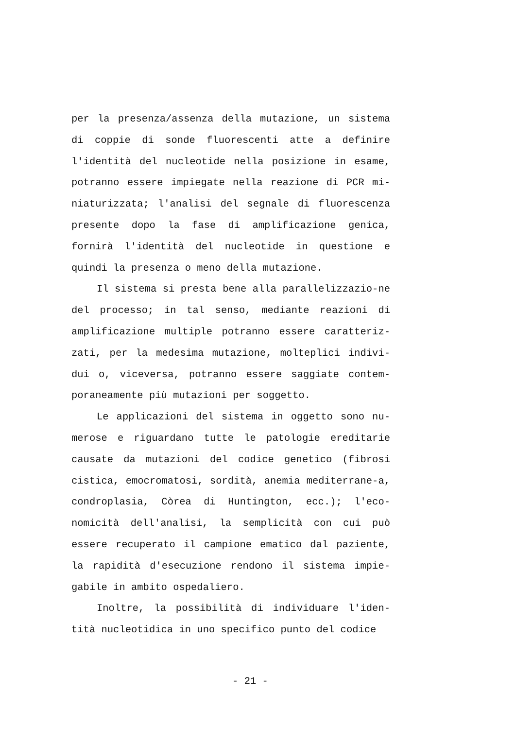per la presenza/assenza della mutazione, un sistema di coppie di sonde fluorescenti atte a definire l'identità del nucleotide nella posizione in esame, potranno essere impiegate nella reazione di PCR mi-niaturizzata; l'analisi del segnale di fluorescenza presente dopo la fase di amplificazione genica, fornirà l'identità del nucleotide in questione e quindi la presenza o meno della mutazione.
Il sistema si presta bene alla parallelizzazio-ne del processo; in tal senso, mediante reazioni di amplificazione multiple potranno essere caratteriz-zati, per la medesima mutazione, molteplici indivi-dui o, viceversa, potranno essere saggiate contem-poraneamente più mutazioni per soggetto.
Le applicazioni del sistema in oggetto sono nu-merose e riguardano tutte le patologie ereditarie causate da mutazioni del codice genetico (fibrosi cistica, emocromatosi, sordità, anemia mediterrane-a, condroplasia, Còrea di Huntington, ecc.); l'eco-nomicità dell'analisi, la semplicità con cui può essere recuperato il campione ematico dal paziente, la rapidità d'esecuzione rendono il sistema impie-gabile in ambito ospedaliero.
Inoltre, la possibilità di individuare l'iden-tità nucleotidica in uno specifico punto del codice
- 21 -